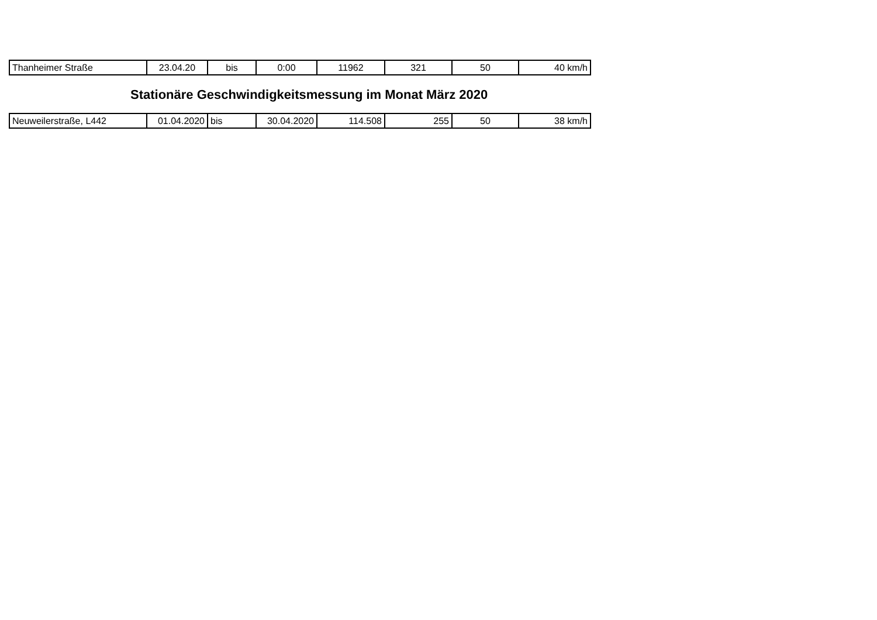| Thanheimer Straße | 23.04.20 | bis | 0:00 | 11962 | 321 | 50 | 40 km/h |
Stationäre Geschwindigkeitsmessung im Monat März 2020
| Neuweilerstraße, L442 | 01.04.2020 | bis | 30.04.2020 | 114.508 | 255 | 50 | 38 km/h |